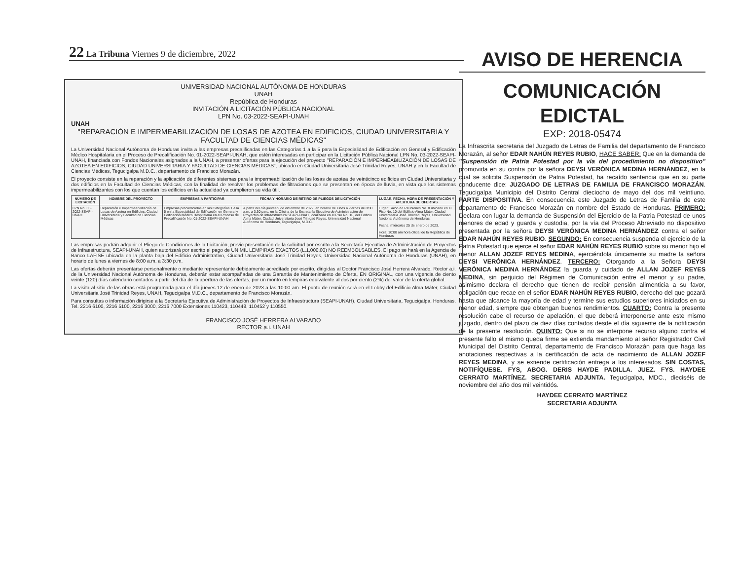22 La Tribuna Viernes 9 de diciembre, 2022
UNIVERSIDAD NACIONAL AUTÓNOMA DE HONDURAS
UNAH
República de Honduras
INVITACIÓN A LICITACIÓN PÚBLICA NACIONAL
LPN No. 03-2022-SEAPI-UNAH
UNAH
"REPARACIÓN E IMPERMEABILIZACIÓN DE LOSAS DE AZOTEA EN EDIFICIOS, CIUDAD UNIVERSITARIA Y FACULTAD DE CIENCIAS MÉDICAS"
La Universidad Nacional Autónoma de Honduras invita a las empresas precalificadas en las Categorías 1 a la 5 para la Especialidad de Edificación en General y Edificación Médico Hospitalaria en el Proceso de Precalificación No. 01-2022-SEAPI-UNAH, que estén interesadas en participar en la Licitación Pública Nacional LPN No. 03-2022-SEAPI-UNAH, financiada con Fondos Nacionales asignados a la UNAH, a presentar ofertas para la ejecución del proyecto "REPARACIÓN E IMPERMEABILIZACIÓN DE LOSAS DE AZOTEA EN EDIFICIOS, CIUDAD UNIVERSITARIA Y FACULTAD DE CIENCIAS MÉDICAS", ubicado en Ciudad Universitaria José Trinidad Reyes, UNAH y en la Facultad de Ciencias Médicas, Tegucigalpa M.D.C., departamento de Francisco Morazán.
El proyecto consiste en la reparación y la aplicación de diferentes sistemas para la impermeabilización de las losas de azotea de veinticinco edificios en Ciudad Universitaria y dos edificios en la Facultad de Ciencias Médicas, con la finalidad de resolver los problemas de filtraciones que se presentan en época de lluvia, en vista que los sistemas impermeabilizantes con los que cuentan los edificios en la actualidad ya cumplieron su vida útil.
| NÚMERO DE LICITACIÓN | NOMBRE DEL PROYECTO | EMPRESAS A PARTICIPAR | FECHA Y HORARIO DE RETIRO DE PLIEGOS DE LICITACIÓN | LUGAR, FECHA, HORA DE PRESENTACIÓN Y APERTURA DE OFERTAS |
| --- | --- | --- | --- | --- |
| LPN No. 03-2022-SEAPI-UNAH | Reparación e Impermeabilización de Losas de Azotea en Edificios, Ciudad Universitaria y Facultad de Ciencias Médicas | Empresas precalificadas en las Categorías 1 a la 5 en la Especialidad de Edificación en General y Edificación Médico Hospitalaria en el Proceso de Precalificación No. 01-2022-SEAPI-UNAH | A partir del día jueves 9 de diciembre de 2022, en horario de lunes a viernes de 8:00 a.m. a 3:30 p.m., en la Oficina de la Secretaría Ejecutiva de Administración de Proyectos de Infraestructura SEAPI-UNAH, localizada en el Piso No. 10, del Edificio Alma Máter, Ciudad Universitaria José Trinidad Reyes, Universidad Nacional Autónoma de Honduras, Tegucigalpa, M.D.C. | Lugar: Salón de Reuniones No. 8 ubicado en el Piso No. 10 del Edificio Alma Máter, Ciudad Universitaria José Trinidad Reyes, Universidad Nacional Autónoma de Honduras. Fecha: miércoles 25 de enero de 2023. Hora: 10:00 am hora oficial de la República de Honduras |
Las empresas podrán adquirir el Pliego de Condiciones de la Licitación, previo presentación de la solicitud por escrito a la Secretaría Ejecutiva de Administración de Proyectos de Infraestructura, SEAPI-UNAH, quien autorizará por escrito el pago de UN MIL LEMPIRAS EXACTOS (L.1,000.00) NO REEMBOLSABLES. El pago se hará en la Agencia de Banco LAFISE ubicada en la planta baja del Edificio Administrativo, Ciudad Universitaria José Trinidad Reyes, Universidad Nacional Autónoma de Honduras (UNAH), en horario de lunes a viernes de 8:00 a.m. a 3:30 p.m.
Las ofertas deberán presentarse personalmente o mediante representante debidamente acreditado por escrito, dirigidas al Doctor Francisco José Herrera Alvarado, Rector a.i. de la Universidad Nacional Autónoma de Honduras, deberán estar acompañadas de una Garantía de Mantenimiento de Oferta, EN ORIGINAL, con una vigencia de ciento veinte (120) días calendario contados a partir del día de la apertura de las ofertas, por un monto en lempiras equivalente al dos por ciento (2%) del valor de la oferta global.
La visita al sitio de las obras está programada para el día jueves 12 de enero de 2023 a las 10:00 am. El punto de reunión será en el Lobby del Edificio Alma Máter, Ciudad Universitaria José Trinidad Reyes, UNAH, Tegucigalpa M.D.C., departamento de Francisco Morazán.
Para consultas o información dirigirse a la Secretaría Ejecutiva de Administración de Proyectos de Infraestructura (SEAPI-UNAH), Ciudad Universitaria, Tegucigalpa, Honduras, Tel. 2216 6100, 2216 5100, 2216 3000, 2216 7000 Extensiones 110423, 110448, 110452 y 110550.
FRANCISCO JOSÉ HERRERA ALVARADO
RECTOR a.i. UNAH
AVISO DE HERENCIA
COMUNICACIÓN EDICTAL
EXP: 2018-05474
La Infrascrita secretaria del Juzgado de Letras de Familia del departamento de Francisco Morazán, al señor EDAR NAHÚN REYES RUBIO, HACE SABER: Que en la demanda de "Suspensión de Patria Potestad por la vía del procedimiento no dispositivo" promovida en su contra por la señora DEYSI VERÓNICA MEDINA HERNÁNDEZ, en la cual se solicita Suspensión de Patria Potestad, ha recaído sentencia que en su parte conducente dice: JUZGADO DE LETRAS DE FAMILIA DE FRANCISCO MORAZÁN. Tegucigalpa Municipio del Distrito Central dieciocho de mayo del dos mil veintiuno. PARTE DISPOSITIVA. En consecuencia este Juzgado de Letras de Familia de este departamento de Francisco Morazán en nombre del Estado de Honduras. PRIMERO: Declara con lugar la demanda de Suspensión del Ejercicio de la Patria Potestad de unos menores de edad y guarda y custodia, por la vía del Proceso Abreviado no dispositivo presentada por la señora DEYSI VERÓNICA MEDINA HERNÁNDEZ contra el señor EDAR NAHÚN REYES RUBIO. SEGUNDO: En consecuencia suspenda el ejercicio de la Patria Potestad que ejerce el señor EDAR NAHÚN REYES RUBIO sobre su menor hijo el menor ALLAN JOZEF REYES MEDINA, ejerciéndola únicamente su madre la señora DEYSI VERÓNICA HERNÁNDEZ. TERCERO: Otorgando a la Señora DEYSI VERÓNICA MEDINA HERNÁNDEZ la guarda y cuidado de ALLAN JOZEF REYES MEDINA, sin perjuicio del Régimen de Comunicación entre el menor y su padre, asimismo declara el derecho que tienen de recibir pensión alimenticia a su favor, obligación que recae en el señor EDAR NAHÚN REYES RUBIO, derecho del que gozará hasta que alcance la mayoría de edad y termine sus estudios superiores iniciados en su menor edad, siempre que obtengan buenos rendimientos. CUARTO: Contra la presente resolución cabe el recurso de apelación, el que deberá interponerse ante este mismo juzgado, dentro del plazo de diez días contados desde el día siguiente de la notificación de la presente resolución. QUINTO: Que si no se interpone recurso alguno contra el presente fallo el mismo queda firme se extienda mandamiento al señor Registrador Civil Municipal del Distrito Central, departamento de Francisco Morazán para que haga las anotaciones respectivas a la certificación de acta de nacimiento de ALLAN JOZEF REYES MEDINA, y se extiende certificación entrega a los interesados. SIN COSTAS, NOTIFÍQUESE. FYS, ABOG. DERIS HAYDE PADILLA. JUEZ. FYS. HAYDEE CERRATO MARTÍNEZ. SECRETARIA ADJUNTA. Tegucigalpa, MDC., dieciséis de noviembre del año dos mil veintidós.
HAYDEE CERRATO MARTÍNEZ
SECRETARIA ADJUNTA